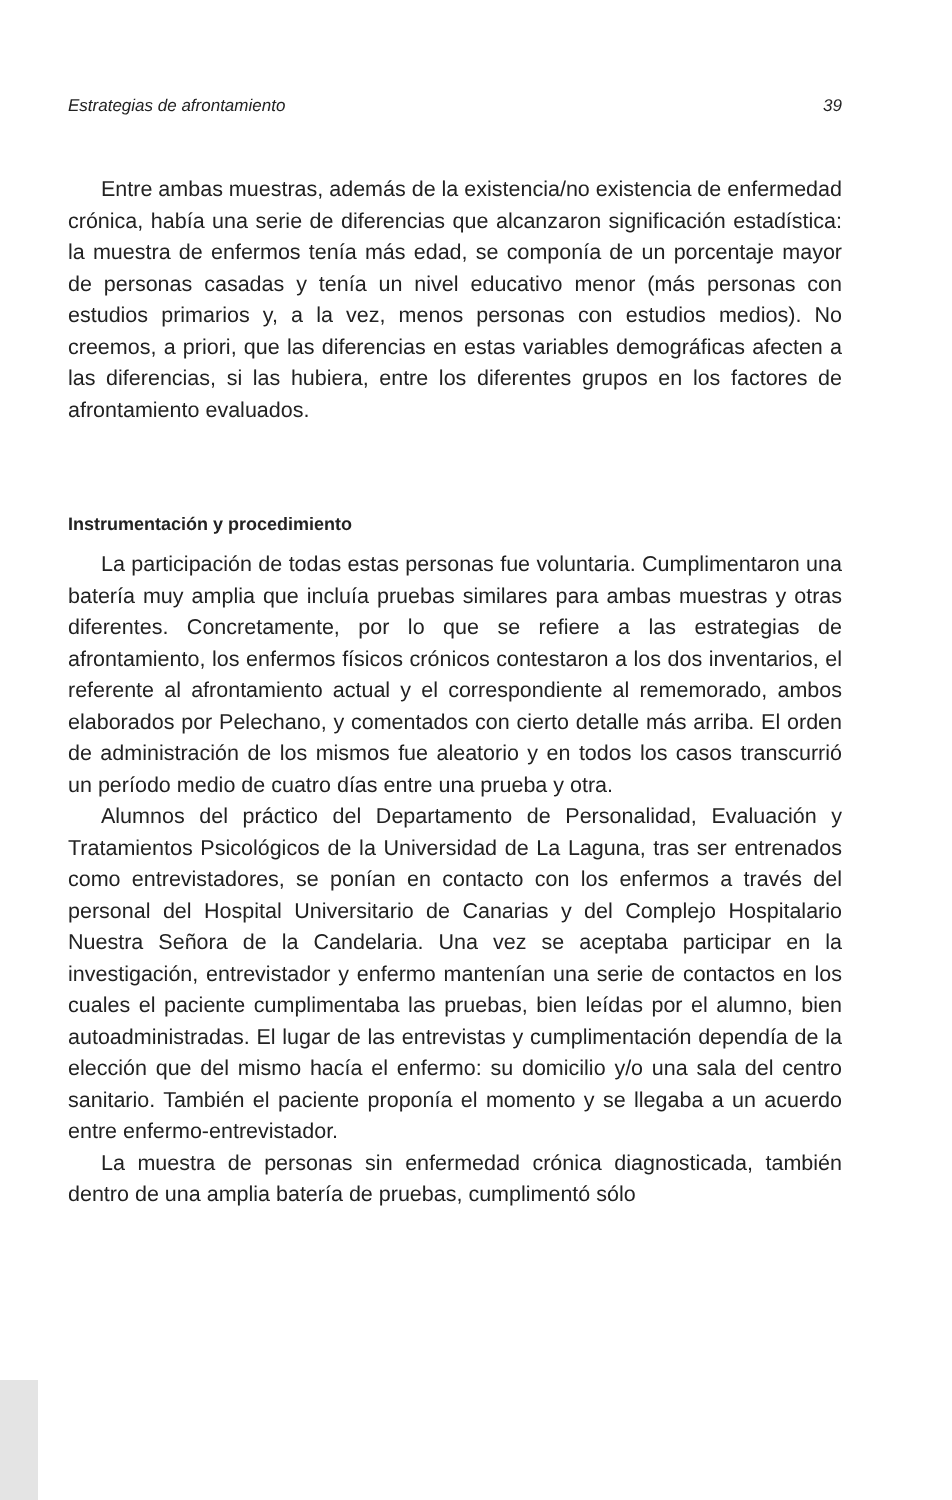Estrategias de afrontamiento 39
Entre ambas muestras, además de la existencia/no existencia de enfermedad crónica, había una serie de diferencias que alcanzaron significación estadística: la muestra de enfermos tenía más edad, se componía de un porcentaje mayor de personas casadas y tenía un nivel educativo menor (más personas con estudios primarios y, a la vez, menos personas con estudios medios). No creemos, a priori, que las diferencias en estas variables demográficas afecten a las diferencias, si las hubiera, entre los diferentes grupos en los factores de afrontamiento evaluados.
Instrumentación y procedimiento
La participación de todas estas personas fue voluntaria. Cumplimentaron una batería muy amplia que incluía pruebas similares para ambas muestras y otras diferentes. Concretamente, por lo que se refiere a las estrategias de afrontamiento, los enfermos físicos crónicos contestaron a los dos inventarios, el referente al afrontamiento actual y el correspondiente al rememorado, ambos elaborados por Pelechano, y comentados con cierto detalle más arriba. El orden de administración de los mismos fue aleatorio y en todos los casos transcurrió un período medio de cuatro días entre una prueba y otra.
Alumnos del práctico del Departamento de Personalidad, Evaluación y Tratamientos Psicológicos de la Universidad de La Laguna, tras ser entrenados como entrevistadores, se ponían en contacto con los enfermos a través del personal del Hospital Universitario de Canarias y del Complejo Hospitalario Nuestra Señora de la Candelaria. Una vez se aceptaba participar en la investigación, entrevistador y enfermo mantenían una serie de contactos en los cuales el paciente cumplimentaba las pruebas, bien leídas por el alumno, bien autoadministradas. El lugar de las entrevistas y cumplimentación dependía de la elección que del mismo hacía el enfermo: su domicilio y/o una sala del centro sanitario. También el paciente proponía el momento y se llegaba a un acuerdo entre enfermo-entrevistador.
La muestra de personas sin enfermedad crónica diagnosticada, también dentro de una amplia batería de pruebas, cumplimentó sólo